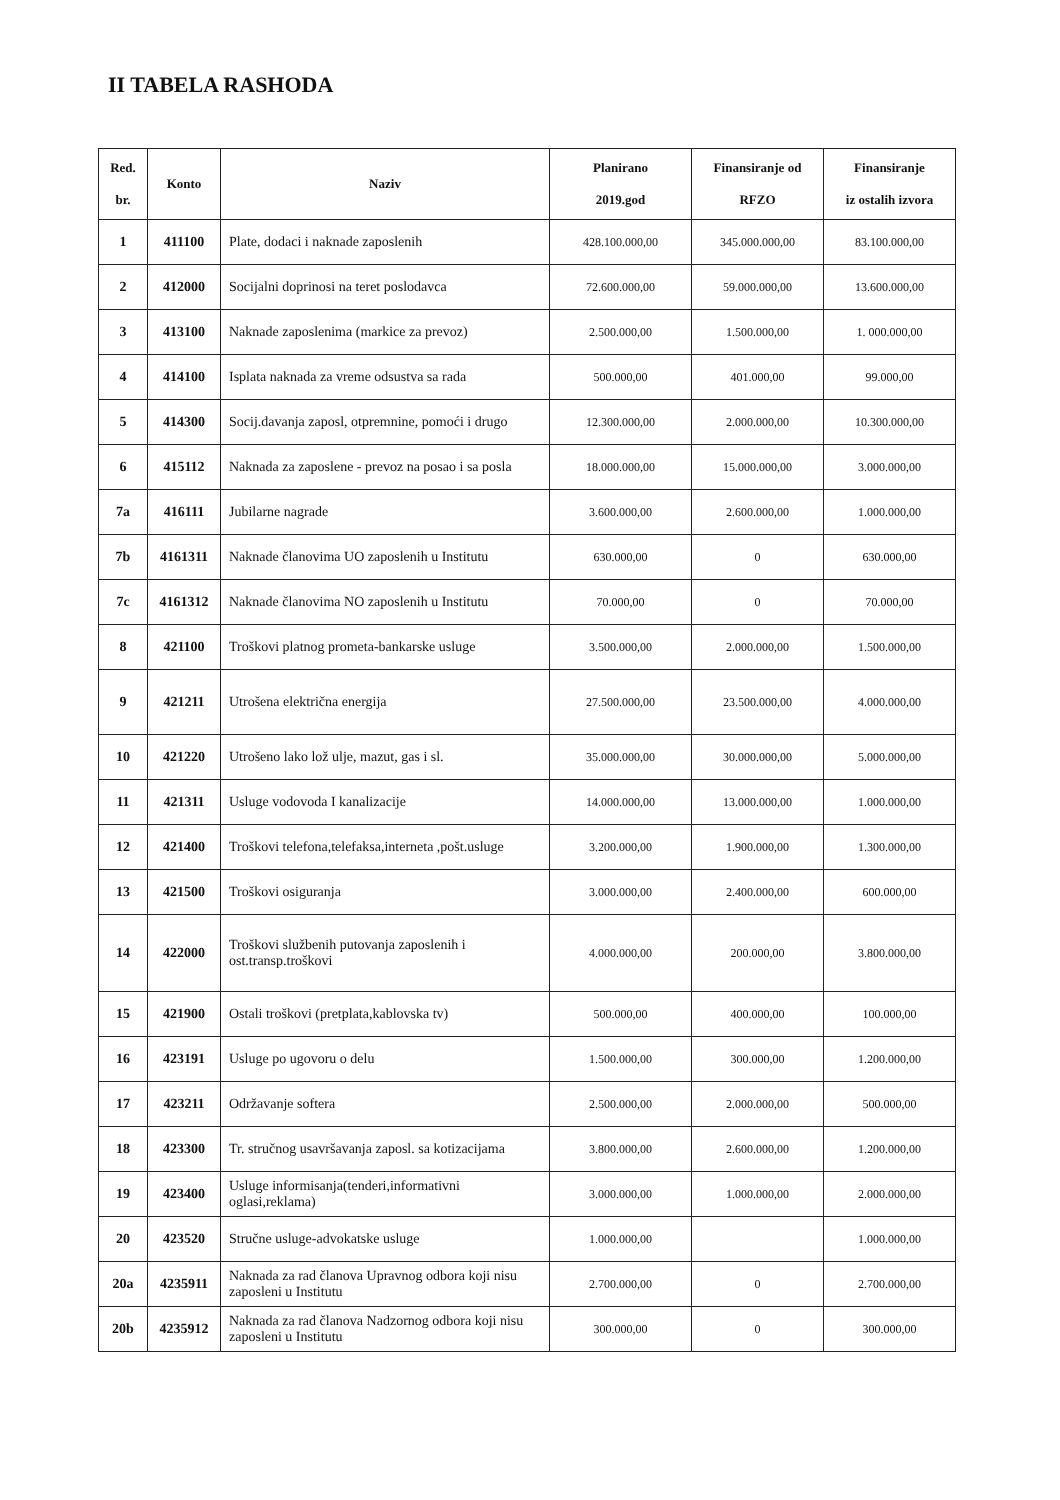II TABELA RASHODA
| Red. br. | Konto | Naziv | Planirano 2019.god | Finansiranje od RFZO | Finansiranje iz ostalih izvora |
| --- | --- | --- | --- | --- | --- |
| 1 | 411100 | Plate, dodaci i naknade zaposlenih | 428.100.000,00 | 345.000.000,00 | 83.100.000,00 |
| 2 | 412000 | Socijalni doprinosi na teret poslodavca | 72.600.000,00 | 59.000.000,00 | 13.600.000,00 |
| 3 | 413100 | Naknade zaposlenima (markice za prevoz) | 2.500.000,00 | 1.500.000,00 | 1. 000.000,00 |
| 4 | 414100 | Isplata naknada za vreme odsustva sa rada | 500.000,00 | 401.000,00 | 99.000,00 |
| 5 | 414300 | Socij.davanja zaposl, otpremnine, pomoći i drugo | 12.300.000,00 | 2.000.000,00 | 10.300.000,00 |
| 6 | 415112 | Naknada za zaposlene - prevoz na posao i sa posla | 18.000.000,00 | 15.000.000,00 | 3.000.000,00 |
| 7a | 416111 | Jubilarne nagrade | 3.600.000,00 | 2.600.000,00 | 1.000.000,00 |
| 7b | 4161311 | Naknade članovima UO zaposlenih u Institutu | 630.000,00 | 0 | 630.000,00 |
| 7c | 4161312 | Naknade članovima NO zaposlenih u Institutu | 70.000,00 | 0 | 70.000,00 |
| 8 | 421100 | Troškovi platnog prometa-bankarske usluge | 3.500.000,00 | 2.000.000,00 | 1.500.000,00 |
| 9 | 421211 | Utrošena električna energija | 27.500.000,00 | 23.500.000,00 | 4.000.000,00 |
| 10 | 421220 | Utrošeno lako lož ulje, mazut, gas i sl. | 35.000.000,00 | 30.000.000,00 | 5.000.000,00 |
| 11 | 421311 | Usluge vodovoda I kanalizacije | 14.000.000,00 | 13.000.000,00 | 1.000.000,00 |
| 12 | 421400 | Troškovi telefona,telefaksa,interneta ,pošt.usluge | 3.200.000,00 | 1.900.000,00 | 1.300.000,00 |
| 13 | 421500 | Troškovi osiguranja | 3.000.000,00 | 2.400.000,00 | 600.000,00 |
| 14 | 422000 | Troškovi službenih putovanja zaposlenih i ost.transp.troškovi | 4.000.000,00 | 200.000,00 | 3.800.000,00 |
| 15 | 421900 | Ostali troškovi (pretplata,kablovska tv) | 500.000,00 | 400.000,00 | 100.000,00 |
| 16 | 423191 | Usluge po ugovoru o delu | 1.500.000,00 | 300.000,00 | 1.200.000,00 |
| 17 | 423211 | Održavanje softera | 2.500.000,00 | 2.000.000,00 | 500.000,00 |
| 18 | 423300 | Tr. stručnog usavršavanja zaposl. sa kotizacijama | 3.800.000,00 | 2.600.000,00 | 1.200.000,00 |
| 19 | 423400 | Usluge informisanja(tenderi,informativni oglasi,reklama) | 3.000.000,00 | 1.000.000,00 | 2.000.000,00 |
| 20 | 423520 | Stručne usluge-advokatske usluge | 1.000.000,00 | | 1.000.000,00 |
| 20a | 4235911 | Naknada za rad članova Upravnog odbora koji nisu zaposleni u Institutu | 2.700.000,00 | 0 | 2.700.000,00 |
| 20b | 4235912 | Naknada za rad članova Nadzornog odbora koji nisu zaposleni u Institutu | 300.000,00 | 0 | 300.000,00 |